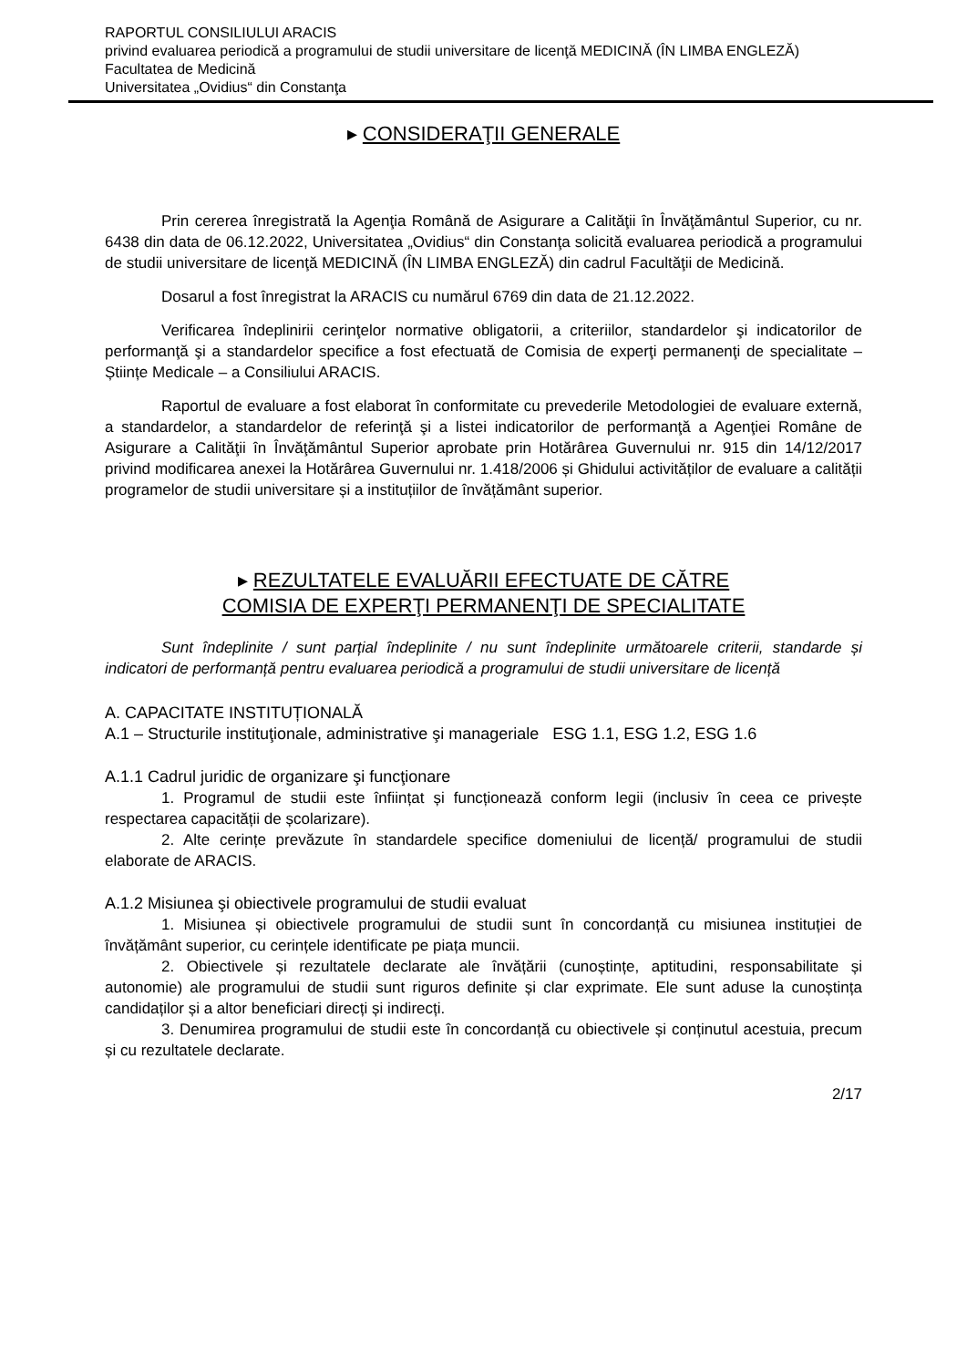RAPORTUL CONSILIULUI ARACIS
privind evaluarea periodică a programului de studii universitare de licenţă MEDICINĂ (ÎN LIMBA ENGLEZĂ)
Facultatea de Medicină
Universitatea „Ovidius“ din Constanţa
▸ CONSIDERAŢII GENERALE
Prin cererea înregistrată la Agenţia Română de Asigurare a Calităţii în Învăţământul Superior, cu nr. 6438 din data de 06.12.2022, Universitatea „Ovidius“ din Constanţa solicită evaluarea periodică a programului de studii universitare de licenţă MEDICINĂ (ÎN LIMBA ENGLEZĂ) din cadrul Facultăţii de Medicină.
Dosarul a fost înregistrat la ARACIS cu numărul 6769 din data de 21.12.2022.
Verificarea îndeplinirii cerinţelor normative obligatorii, a criteriilor, standardelor şi indicatorilor de performanţă şi a standardelor specifice a fost efectuată de Comisia de experţi permanenţi de specialitate – Științe Medicale – a Consiliului ARACIS.
Raportul de evaluare a fost elaborat în conformitate cu prevederile Metodologiei de evaluare externă, a standardelor, a standardelor de referinţă şi a listei indicatorilor de performanţă a Agenţiei Române de Asigurare a Calităţii în Învăţământul Superior aprobate prin Hotărârea Guvernului nr. 915 din 14/12/2017 privind modificarea anexei la Hotărârea Guvernului nr. 1.418/2006 și Ghidului activităților de evaluare a calității programelor de studii universitare și a instituțiilor de învățământ superior.
▸ REZULTATELE EVALUĂRII EFECTUATE DE CĂTRE
COMISIA DE EXPERŢI PERMANENŢI DE SPECIALITATE
Sunt îndeplinite / sunt parțial îndeplinite / nu sunt îndeplinite următoarele criterii, standarde și indicatori de performanță pentru evaluarea periodică a programului de studii universitare de licență
A. CAPACITATE INSTITUȚIONALĂ
A.1 – Structurile instituţionale, administrative şi manageriale ESG 1.1, ESG 1.2, ESG 1.6
A.1.1 Cadrul juridic de organizare şi funcţionare
1. Programul de studii este înființat și funcționează conform legii (inclusiv în ceea ce privește respectarea capacității de școlarizare).
2. Alte cerințe prevăzute în standardele specifice domeniului de licență/ programului de studii elaborate de ARACIS.
A.1.2 Misiunea şi obiectivele programului de studii evaluat
1. Misiunea și obiectivele programului de studii sunt în concordanță cu misiunea instituției de învățământ superior, cu cerințele identificate pe piața muncii.
2. Obiectivele și rezultatele declarate ale învățării (cunoștințe, aptitudini, responsabilitate și autonomie) ale programului de studii sunt riguros definite și clar exprimate. Ele sunt aduse la cunoștința candidaților și a altor beneficiari direcți și indirecți.
3. Denumirea programului de studii este în concordanță cu obiectivele și conținutul acestuia, precum și cu rezultatele declarate.
2/17